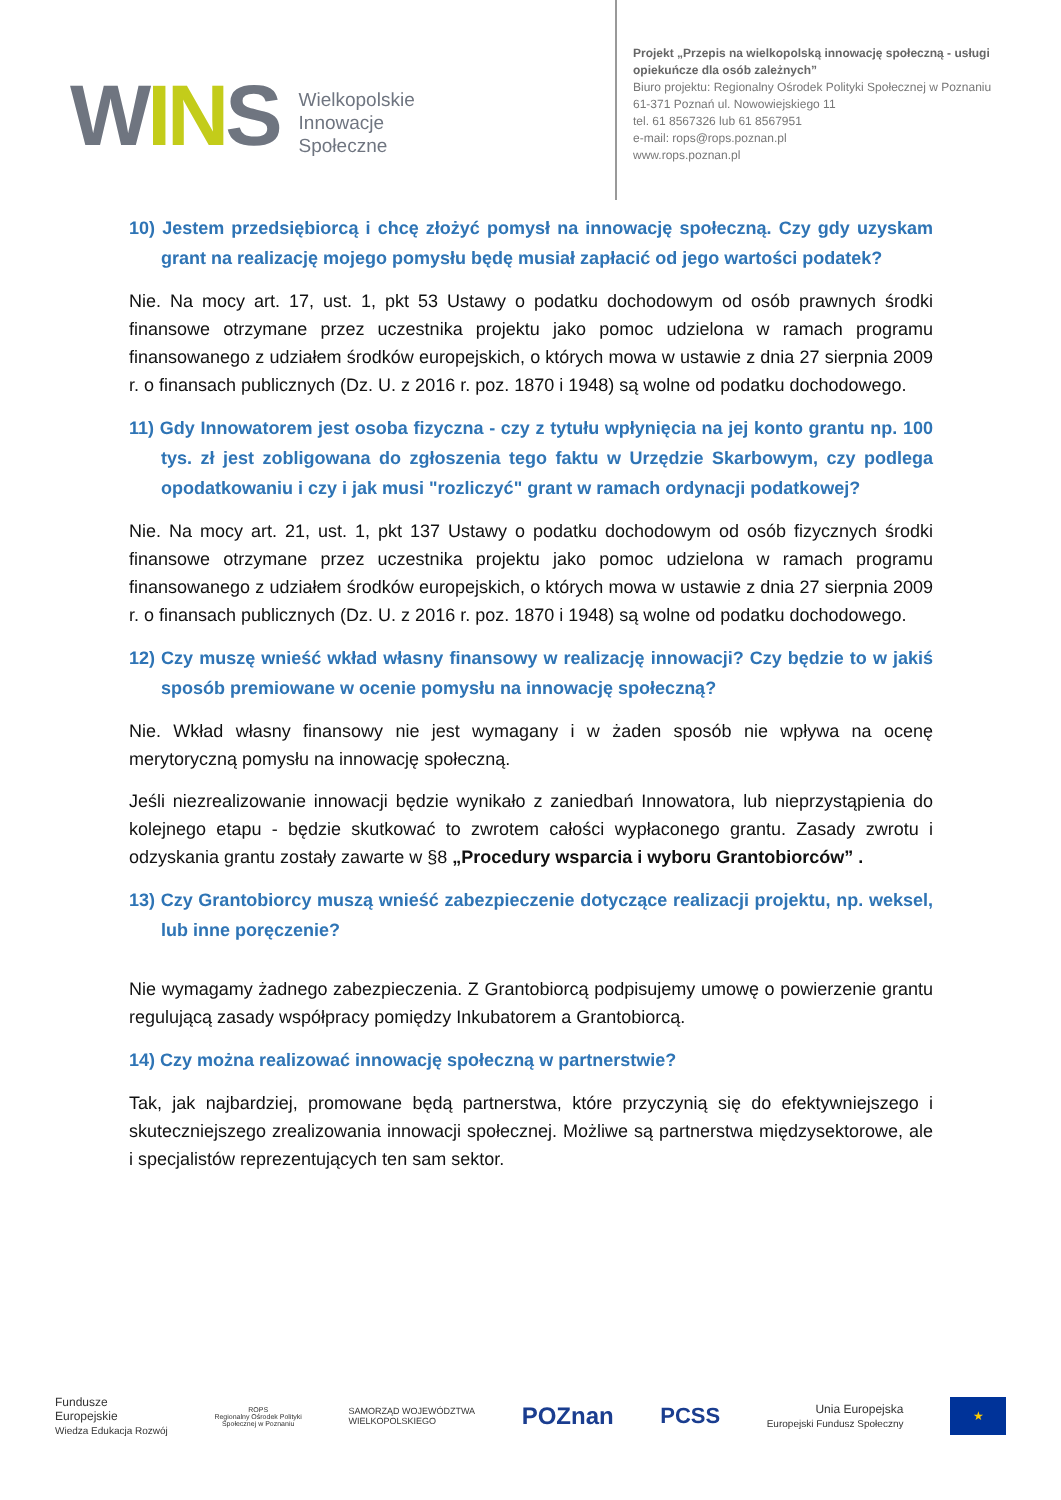WINS
Wielkopolskie
Innowacje
Społeczne
Projekt „Przepis na wielkopolską innowację społeczną - usługi
opiekuńcze dla osób zależnych”
Biuro projektu: Regionalny Ośrodek Polityki Społecznej w Poznaniu
61-371 Poznań ul. Nowowiejskiego 11
tel. 61 8567326 lub 61 8567951
e-mail: rops@rops.poznan.pl
www.rops.poznan.pl
10) Jestem przedsiębiorcą i chcę złożyć pomysł na innowację społeczną. Czy gdy uzyskam grant na realizację mojego pomysłu będę musiał zapłacić od jego wartości podatek?
Nie. Na mocy art. 17, ust. 1, pkt 53 Ustawy o podatku dochodowym od osób prawnych środki finansowe otrzymane przez uczestnika projektu jako pomoc udzielona w ramach programu finansowanego z udziałem środków europejskich, o których mowa w ustawie z dnia 27 sierpnia 2009 r. o finansach publicznych (Dz. U. z 2016 r. poz. 1870 i 1948) są wolne od podatku dochodowego.
11) Gdy Innowatorem jest osoba fizyczna - czy z tytułu wpłynięcia na jej konto grantu np. 100 tys. zł jest zobligowana do zgłoszenia tego faktu w Urzędzie Skarbowym, czy podlega opodatkowaniu i czy i jak musi "rozliczyć" grant w ramach ordynacji podatkowej?
Nie. Na mocy art. 21, ust. 1, pkt 137 Ustawy o podatku dochodowym od osób fizycznych środki finansowe otrzymane przez uczestnika projektu jako pomoc udzielona w ramach programu finansowanego z udziałem środków europejskich, o których mowa w ustawie z dnia 27 sierpnia 2009 r. o finansach publicznych (Dz. U. z 2016 r. poz. 1870 i 1948) są wolne od podatku dochodowego.
12) Czy muszę wnieść wkład własny finansowy w realizację innowacji? Czy będzie to w jakiś sposób premiowane w ocenie pomysłu na innowację społeczną?
Nie. Wkład własny finansowy nie jest wymagany i w żaden sposób nie wpływa na ocenę merytoryczną pomysłu na innowację społeczną.
Jeśli niezrealizowanie innowacji będzie wynikało z zaniedbań Innowatora, lub nieprzystąpienia do kolejnego etapu - będzie skutkować to zwrotem całości wypłaconego grantu. Zasady zwrotu i odzyskania grantu zostały zawarte w §8 „Procedury wsparcia i wyboru Grantobiorców” .
13) Czy Grantobiorcy muszą wnieść zabezpieczenie dotyczące realizacji projektu, np. weksel, lub inne poręczenie?
Nie wymagamy żadnego zabezpieczenia. Z Grantobiorcą podpisujemy umowę o powierzenie grantu regulującą zasady współpracy pomiędzy Inkubatorem a Grantobiorcą.
14) Czy można realizować innowację społeczną w partnerstwie?
Tak, jak najbardziej, promowane będą partnerstwa, które przyczynią się do efektywniejszego i skuteczniejszego zrealizowania innowacji społecznej. Możliwe są partnerstwa międzysektorowe, ale i specjalistów reprezentujących ten sam sektor.
Fundusze
Europejskie
Wiedza Edukacja Rozwój
ROPS
Regionalny Ośrodek Polityki
Społecznej w Poznaniu
SAMORZĄD WOJEWÓDZTWA
WIELKOPOLSKIEGO
POZnan PCSS
Unia Europejska
Europejski Fundusz Społeczny
★